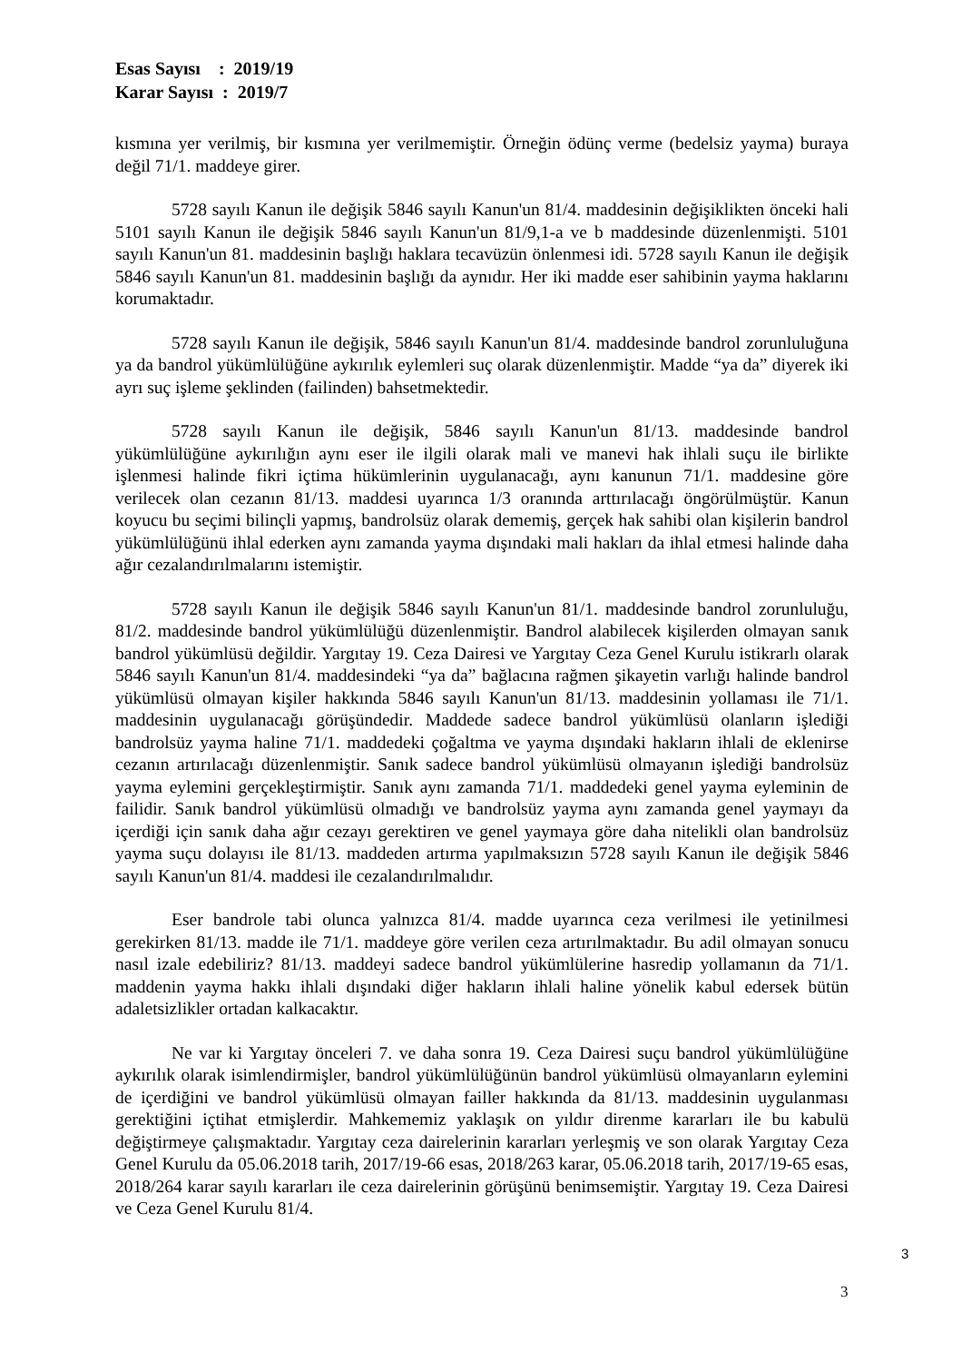Esas Sayısı : 2019/19
Karar Sayısı : 2019/7
kısmına yer verilmiş, bir kısmına yer verilmemiştir. Örneğin ödünç verme (bedelsiz yayma) buraya değil 71/1. maddeye girer.
5728 sayılı Kanun ile değişik 5846 sayılı Kanun'un 81/4. maddesinin değişiklikten önceki hali 5101 sayılı Kanun ile değişik 5846 sayılı Kanun'un 81/9,1-a ve b maddesinde düzenlenmişti. 5101 sayılı Kanun'un 81. maddesinin başlığı haklara tecavüzün önlenmesi idi. 5728 sayılı Kanun ile değişik 5846 sayılı Kanun'un 81. maddesinin başlığı da aynıdır. Her iki madde eser sahibinin yayma haklarını korumaktadır.
5728 sayılı Kanun ile değişik, 5846 sayılı Kanun'un 81/4. maddesinde bandrol zorunluluğuna ya da bandrol yükümlülüğüne aykırılık eylemleri suç olarak düzenlenmiştir. Madde “ya da” diyerek iki ayrı suç işleme şeklinden (failinden) bahsetmektedir.
5728 sayılı Kanun ile değişik, 5846 sayılı Kanun'un 81/13. maddesinde bandrol yükümlülüğüne aykırılığın aynı eser ile ilgili olarak mali ve manevi hak ihlali suçu ile birlikte işlenmesi halinde fikri içtima hükümlerinin uygulanacağı, aynı kanunun 71/1. maddesine göre verilecek olan cezanın 81/13. maddesi uyarınca 1/3 oranında arttırılacağı öngörülmüştür. Kanun koyucu bu seçimi bilinçli yapmış, bandrolsüz olarak dememiş, gerçek hak sahibi olan kişilerin bandrol yükümlülüğünü ihlal ederken aynı zamanda yayma dışındaki mali hakları da ihlal etmesi halinde daha ağır cezalandırılmalarını istemiştir.
5728 sayılı Kanun ile değişik 5846 sayılı Kanun'un 81/1. maddesinde bandrol zorunluluğu, 81/2. maddesinde bandrol yükümlülüğü düzenlenmiştir. Bandrol alabilecek kişilerden olmayan sanık bandrol yükümlüsü değildir. Yargıtay 19. Ceza Dairesi ve Yargıtay Ceza Genel Kurulu istikrarlı olarak 5846 sayılı Kanun'un 81/4. maddesindeki “ya da” bağlacına rağmen şikayetin varlığı halinde bandrol yükümlüsü olmayan kişiler hakkında 5846 sayılı Kanun'un 81/13. maddesinin yollaması ile 71/1. maddesinin uygulanacağı görüşündedir. Maddede sadece bandrol yükümlüsü olanların işlediği bandrolsüz yayma haline 71/1. maddedeki çoğaltma ve yayma dışındaki hakların ihlali de eklenirse cezanın artırılacağı düzenlenmiştir. Sanık sadece bandrol yükümlüsü olmayanın işlediği bandrolsüz yayma eylemini gerçekleştirmiştir. Sanık aynı zamanda 71/1. maddedeki genel yayma eyleminin de failidir. Sanık bandrol yükümlüsü olmadığı ve bandrolsüz yayma aynı zamanda genel yaymayı da içerdiği için sanık daha ağır cezayı gerektiren ve genel yaymaya göre daha nitelikli olan bandrolsüz yayma suçu dolayısı ile 81/13. maddeden artırma yapılmaksızın 5728 sayılı Kanun ile değişik 5846 sayılı Kanun'un 81/4. maddesi ile cezalandırılmalıdır.
Eser bandrole tabi olunca yalnızca 81/4. madde uyarınca ceza verilmesi ile yetinilmesi gerekirken 81/13. madde ile 71/1. maddeye göre verilen ceza artırılmaktadır. Bu adil olmayan sonucu nasıl izale edebiliriz? 81/13. maddeyi sadece bandrol yükümlülerine hasredip yollamanın da 71/1. maddenin yayma hakkı ihlali dışındaki diğer hakların ihlali haline yönelik kabul edersek bütün adaletsizlikler ortadan kalkacaktır.
Ne var ki Yargıtay önceleri 7. ve daha sonra 19. Ceza Dairesi suçu bandrol yükümlülüğüne aykırılık olarak isimlendirmişler, bandrol yükümlülüğünün bandrol yükümlüsü olmayanların eylemini de içerdiğini ve bandrol yükümlüsü olmayan failler hakkında da 81/13. maddesinin uygulanması gerektiğini içtihat etmişlerdir. Mahkememiz yaklaşık on yıldır direnme kararları ile bu kabulü değiştirmeye çalışmaktadır. Yargıtay ceza dairelerinin kararları yerleşmiş ve son olarak Yargıtay Ceza Genel Kurulu da 05.06.2018 tarih, 2017/19-66 esas, 2018/263 karar, 05.06.2018 tarih, 2017/19-65 esas, 2018/264 karar sayılı kararları ile ceza dairelerinin görüşünü benimsemiştir. Yargıtay 19. Ceza Dairesi ve Ceza Genel Kurulu 81/4.
3
3